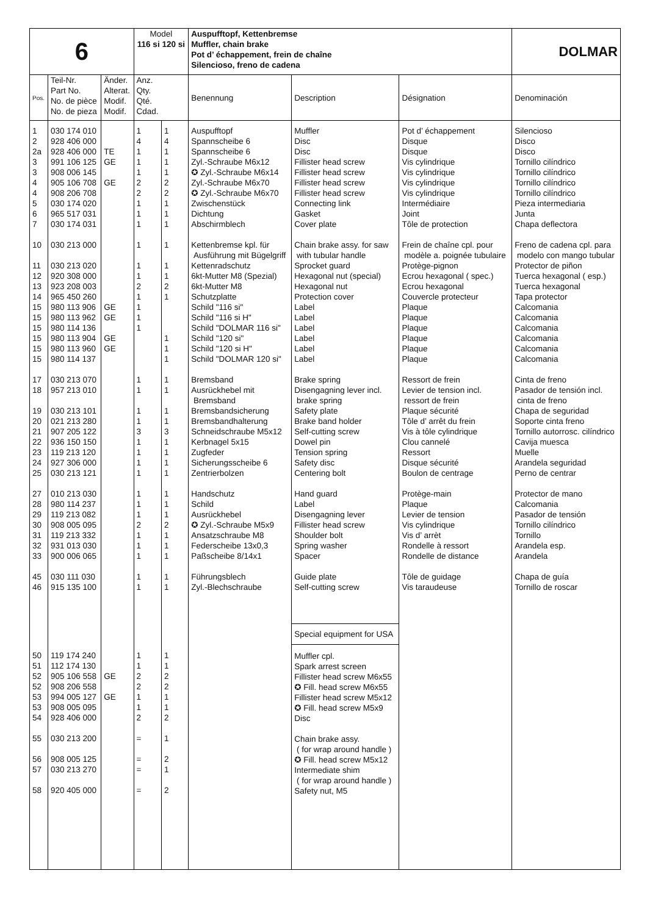| 6 | | | Model 116 si 120 si | | Auspufftopf, Kettenbremse Muffler, chain brake Pot d’ échappement, frein de chaîne Silencioso, freno de cadena | | | DOLMAR |
| Pos. | Teil-Nr. Part No. No. de pièce No. de pieza | Änder. Alterat. Modif. Modif. | Anz. Qty. Qté. Cdad. | | Benennung | Description | Désignation | Denominación |
| 1 2 2a 3 3 4 4 5 6 7 | 030 174 010 928 406 000 928 406 000 991 106 125 908 006 145 905 106 708 908 206 708 030 174 020 965 517 031 030 174 031 | TE GE GE | 1 4 1 1 1 2 2 1 1 1 | 1 4 1 1 1 2 2 1 1 1 | Auspufftopf Spannscheibe 6 Spannscheibe 6 Zyl.-Schraube M6x12 ✪ Zyl.-Schraube M6x14 Zyl.-Schraube M6x70 ✪ Zyl.-Schraube M6x70 Zwischenstück Dichtung Abschirmblech | Muffler Disc Disc Fillister head screw Fillister head screw Fillister head screw Fillister head screw Connecting link Gasket Cover plate | Pot d’ échappement Disque Disque Vis cylindrique Vis cylindrique Vis cylindrique Vis cylindrique Intermédiaire Joint Tôle de protection | Silencioso Disco Disco Tornillo cilíndrico Tornillo cilíndrico Tornillo cilíndrico Tornillo cilíndrico Pieza intermediaria Junta Chapa deflectora |
| 10 11 12 13 14 15 15 15 15 15 15 | 030 213 000 030 213 020 920 308 000 923 208 003 965 450 260 980 113 906 980 113 962 980 114 136 980 113 904 980 113 960 980 114 137 | GE GE GE GE | 1 1 1 2 1 1 1 1 | 1 1 1 2 1 1 1 1 | Kettenbremse kpl. für Ausführung mit Bügelgriff Kettenradschutz 6kt-Mutter M8 (Spezial) 6kt-Mutter M8 Schutzplatte Schild "116 si" Schild "116 si H" Schild "DOLMAR 116 si" Schild "120 si" Schild "120 si H" Schild "DOLMAR 120 si" | Chain brake assy. for saw with tubular handle Sprocket guard Hexagonal nut (special) Hexagonal nut Protection cover Label Label Label Label Label Label | Frein de chaîne cpl. pour modèle a. poignée tubulaire Protège-pignon Ecrou hexagonal ( spec.) Ecrou hexagonal Couvercle protecteur Plaque Plaque Plaque Plaque Plaque Plaque | Freno de cadena cpl. para modelo con mango tubular Protector de piñon Tuerca hexagonal ( esp.) Tuerca hexagonal Tapa protector Calcomania Calcomania Calcomania Calcomania Calcomania Calcomania |
| 17 18 19 20 21 22 23 24 25 | 030 213 070 957 213 010 030 213 101 021 213 280 907 205 122 936 150 150 119 213 120 927 306 000 030 213 121 | | 1 1 1 1 3 1 1 1 1 | 1 1 1 1 3 1 1 1 1 | Bremsband Ausrückhebel mit Bremsband Bremsbandsicherung Bremsbandhalterung Schneidschraube M5x12 Kerbnagel 5x15 Zugfeder Sicherungsscheibe 6 Zentrierbolzen | Brake spring Disengagning lever incl. brake spring Safety plate Brake band holder Self-cutting screw Dowel pin Tension spring Safety disc Centering bolt | Ressort de frein Levier de tension incl. ressort de frein Plaque sécurité Tôle d’ arrêt du frein Vis à tôle cylindrique Clou cannelé Ressort Disque sécurité Boulon de centrage | Cinta de freno Pasador de tensión incl. cinta de freno Chapa de seguridad Soporte cinta freno Tornillo autorrosc. cilíndrico Cavija muesca Muelle Arandela seguridad Perno de centrar |
| 27 28 29 30 31 32 33 | 010 213 030 980 114 237 119 213 082 908 005 095 119 213 332 931 013 030 900 006 065 | | 1 1 1 2 1 1 1 | 1 1 1 2 1 1 1 | Handschutz Schild Ausrückhebel ✪ Zyl.-Schraube M5x9 Ansatzschraube M8 Federscheibe 13x0,3 Paßscheibe 8/14x1 | Hand guard Label Disengagning lever Fillister head screw Shoulder bolt Spring washer Spacer | Protège-main Plaque Levier de tension Vis cylindrique Vis d’ arrèt Rondelle à ressort Rondelle de distance | Protector de mano Calcomania Pasador de tensión Tornillo cilíndrico Tornillo Arandela esp. Arandela |
| 45 46 | 030 111 030 915 135 100 | | 1 1 | 1 1 | Führungsblech Zyl.-Blechschraube | Guide plate Self-cutting screw | Tôle de guidage Vis taraudeuse | Chapa de guía Tornillo de roscar |
| | | | | | | Special equipment for USA | | |
| 50 51 52 52 53 53 54 55 56 57 58 | 119 174 240 112 174 130 905 106 558 908 206 558 994 005 127 908 005 095 928 406 000 030 213 200 908 005 125 030 213 270 920 405 000 | GE GE | 1 1 2 2 1 1 2 = = = = | 1 1 2 2 1 1 2 1 2 1 2 | | Muffler cpl. Spark arrest screen Fillister head screw M6x55 ✪ Fill. head screw M6x55 Fillister head screw M5x12 ✪ Fill. head screw M5x9 Disc Chain brake assy. ( for wrap around handle ) ✪ Fill. head screw M5x12 Intermediate shim ( for wrap around handle ) Safety nut, M5 | | |